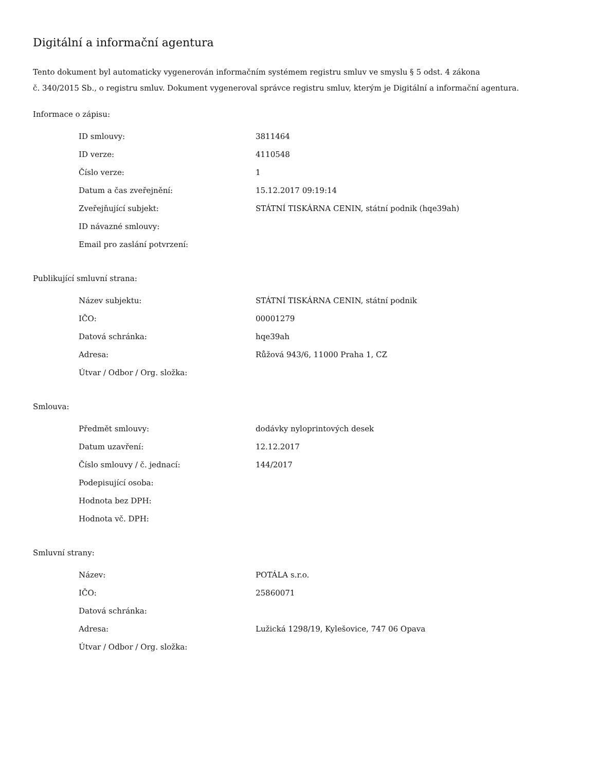Digitální a informační agentura
Tento dokument byl automaticky vygenerován informačním systémem registru smluv ve smyslu § 5 odst. 4 zákona
č. 340/2015 Sb., o registru smluv. Dokument vygeneroval správce registru smluv, kterým je Digitální a informační agentura.
Informace o zápisu:
| ID smlouvy: | 3811464 |
| ID verze: | 4110548 |
| Číslo verze: | 1 |
| Datum a čas zveřejnění: | 15.12.2017 09:19:14 |
| Zveřejňující subjekt: | STÁTNÍ TISKÁRNA CENIN, státní podnik (hqe39ah) |
| ID návazné smlouvy: | |
| Email pro zaslání potvrzení: | |
Publikující smluvní strana:
| Název subjektu: | STÁTNÍ TISKÁRNA CENIN, státní podnik |
| IČO: | 00001279 |
| Datová schránka: | hqe39ah |
| Adresa: | Růžová 943/6, 11000 Praha 1, CZ |
| Útvar / Odbor / Org. složka: | |
Smlouva:
| Předmět smlouvy: | dodávky nyloprintových desek |
| Datum uzavření: | 12.12.2017 |
| Číslo smlouvy / č. jednací: | 144/2017 |
| Podepisující osoba: | |
| Hodnota bez DPH: | |
| Hodnota vč. DPH: | |
Smluvní strany:
| Název: | POTÁLA s.r.o. |
| IČO: | 25860071 |
| Datová schránka: | |
| Adresa: | Lužická 1298/19, Kylešovice, 747 06 Opava |
| Útvar / Odbor / Org. složka: | |